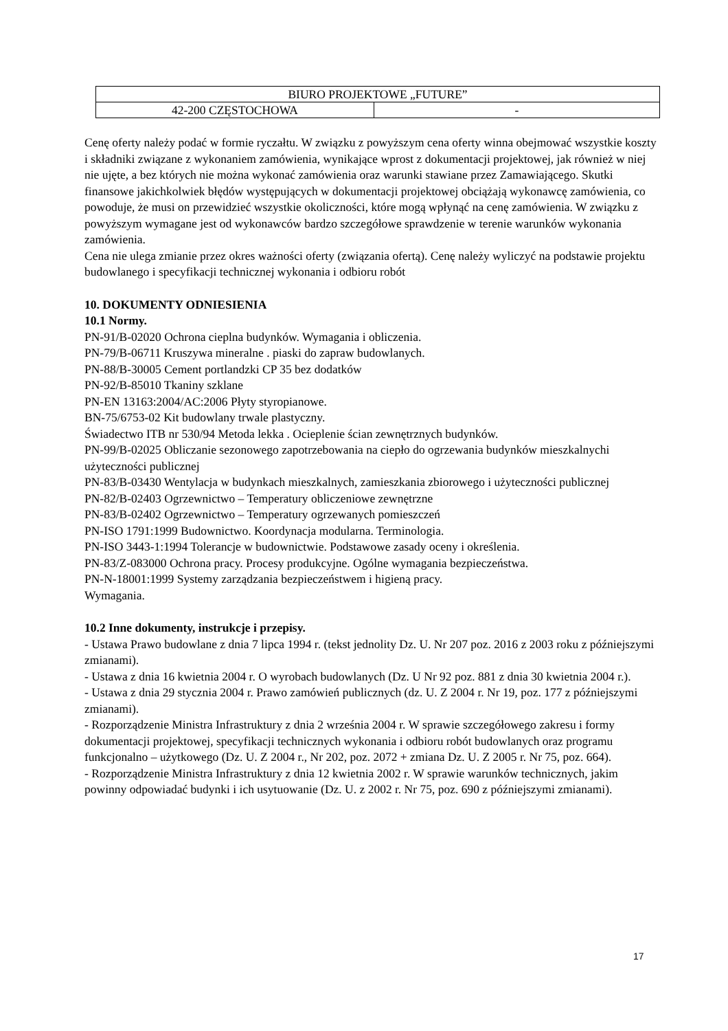| BIURO PROJEKTOWE „FUTURE” | |
| 42-200 CZĘSTOCHOWA | - |
Cenę oferty należy podać w formie ryczałtu. W związku z powyższym cena oferty winna obejmować wszystkie koszty i składniki związane z wykonaniem zamówienia, wynikające wprost z dokumentacji projektowej, jak również w niej nie ujęte, a bez których nie można wykonać zamówienia oraz warunki stawiane przez Zamawiającego. Skutki finansowe jakichkolwiek błędów występujących w dokumentacji projektowej obciążają wykonawcę zamówienia, co powoduje, że musi on przewidzieć wszystkie okoliczności, które mogą wpłynąć na cenę zamówienia. W związku z powyższym wymagane jest od wykonawców bardzo szczegółowe sprawdzenie w terenie warunków wykonania zamówienia.
Cena nie ulega zmianie przez okres ważności oferty (związania ofertą). Cenę należy wyliczyć na podstawie projektu budowlanego i specyfikacji technicznej wykonania i odbioru robót
10. DOKUMENTY ODNIESIENIA
10.1 Normy.
PN-91/B-02020 Ochrona cieplna budynków. Wymagania i obliczenia.
PN-79/B-06711 Kruszywa mineralne . piaski do zapraw budowlanych.
PN-88/B-30005 Cement portlandzki CP 35 bez dodatków
PN-92/B-85010 Tkaniny szklane
PN-EN 13163:2004/AC:2006 Płyty styropianowe.
BN-75/6753-02 Kit budowlany trwale plastyczny.
Świadectwo ITB nr 530/94 Metoda lekka . Ocieplenie ścian zewnętrznych budynków.
PN-99/B-02025 Obliczanie sezonowego zapotrzebowania na ciepło do ogrzewania budynków mieszkalnychi użyteczności publicznej
PN-83/B-03430 Wentylacja w budynkach mieszkalnych, zamieszkania zbiorowego i użyteczności publicznej
PN-82/B-02403 Ogrzewnictwo – Temperatury obliczeniowe zewnętrzne
PN-83/B-02402 Ogrzewnictwo – Temperatury ogrzewanych pomieszczeń
PN-ISO 1791:1999 Budownictwo. Koordynacja modularna. Terminologia.
PN-ISO 3443-1:1994 Tolerancje w budownictwie. Podstawowe zasady oceny i określenia.
PN-83/Z-083000 Ochrona pracy. Procesy produkcyjne. Ogólne wymagania bezpieczeństwa.
PN-N-18001:1999 Systemy zarządzania bezpieczeństwem i higieną pracy.
Wymagania.
10.2 Inne dokumenty, instrukcje i przepisy.
- Ustawa Prawo budowlane z dnia 7 lipca 1994 r. (tekst jednolity Dz. U. Nr 207 poz. 2016 z 2003 roku z późniejszymi zmianami).
- Ustawa z dnia 16 kwietnia 2004 r. O wyrobach budowlanych (Dz. U Nr 92 poz. 881 z dnia 30 kwietnia 2004 r.).
- Ustawa z dnia 29 stycznia 2004 r. Prawo zamówień publicznych (dz. U. Z 2004 r. Nr 19, poz. 177 z późniejszymi zmianami).
- Rozporządzenie Ministra Infrastruktury z dnia 2 września 2004 r. W sprawie szczegółowego zakresu i formy dokumentacji projektowej, specyfikacji technicznych wykonania i odbioru robót budowlanych oraz programu funkcjonalno – użytkowego (Dz. U. Z 2004 r., Nr 202, poz. 2072 + zmiana Dz. U. Z 2005 r. Nr 75, poz. 664).
- Rozporządzenie Ministra Infrastruktury z dnia 12 kwietnia 2002 r. W sprawie warunków technicznych, jakim powinny odpowiadać budynki i ich usytuowanie (Dz. U. z 2002 r. Nr 75, poz. 690 z późniejszymi zmianami).
17